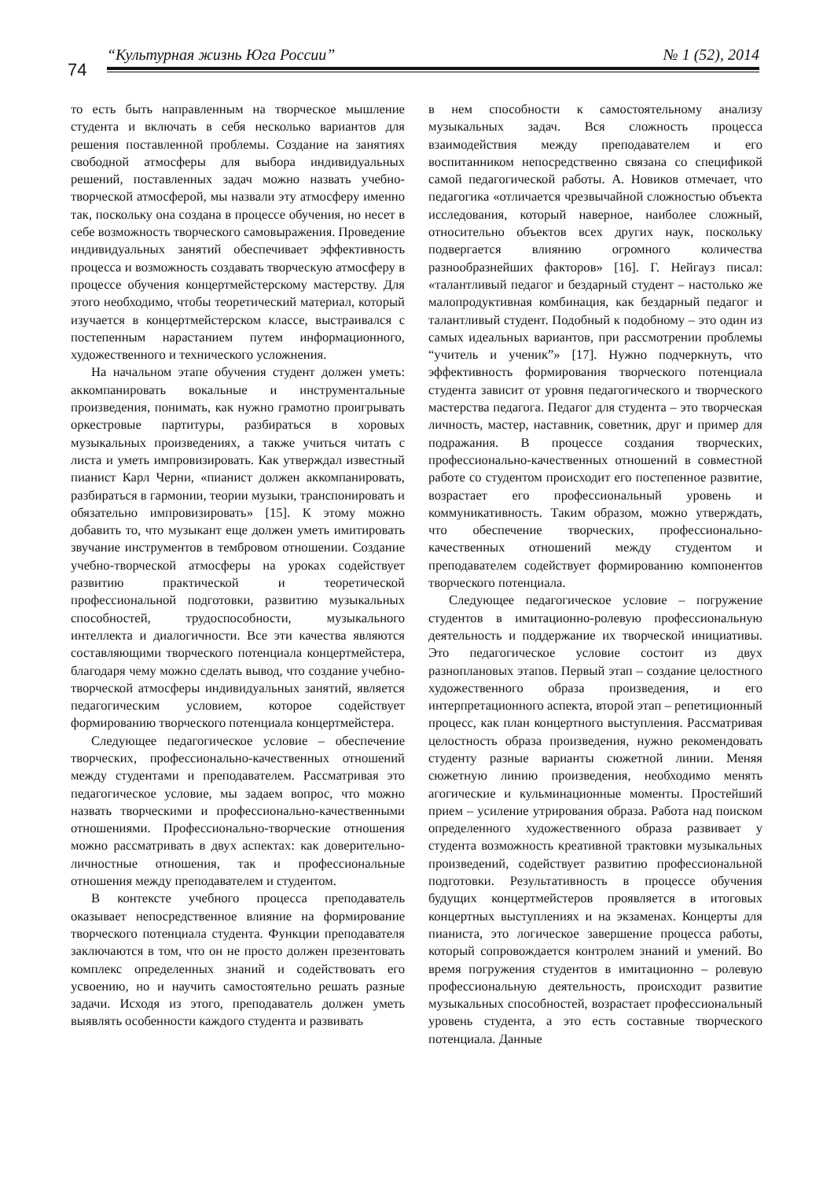74
“Культурная жизнь Юга России” № 1 (52), 2014
то есть быть направленным на творческое мышление студента и включать в себя несколько вариантов для решения поставленной проблемы. Создание на занятиях свободной атмосферы для выбора индивидуальных решений, поставленных задач можно назвать учебно-творческой атмосферой, мы назвали эту атмосферу именно так, поскольку она создана в процессе обучения, но несет в себе возможность творческого самовыражения. Проведение индивидуальных занятий обеспечивает эффективность процесса и возможность создавать творческую атмосферу в процессе обучения концертмейстерскому мастерству. Для этого необходимо, чтобы теоретический материал, который изучается в концертмейстерском классе, выстраивался с постепенным нарастанием путем информационного, художественного и технического усложнения.
На начальном этапе обучения студент должен уметь: аккомпанировать вокальные и инструментальные произведения, понимать, как нужно грамотно проигрывать оркестровые партитуры, разбираться в хоровых музыкальных произведениях, а также учиться читать с листа и уметь импровизировать. Как утверждал известный пианист Карл Черни, «пианист должен аккомпанировать, разбираться в гармонии, теории музыки, транспонировать и обязательно импровизировать» [15]. К этому можно добавить то, что музыкант еще должен уметь имитировать звучание инструментов в тембровом отношении. Создание учебно-творческой атмосферы на уроках содействует развитию практической и теоретической профессиональной подготовки, развитию музыкальных способностей, трудоспособности, музыкального интеллекта и диалогичности. Все эти качества являются составляющими творческого потенциала концертмейстера, благодаря чему можно сделать вывод, что создание учебно-творческой атмосферы индивидуальных занятий, является педагогическим условием, которое содействует формированию творческого потенциала концертмейстера.
Следующее педагогическое условие – обеспечение творческих, профессионально-качественных отношений между студентами и преподавателем. Рассматривая это педагогическое условие, мы задаем вопрос, что можно назвать творческими и профессионально-качественными отношениями. Профессионально-творческие отношения можно рассматривать в двух аспектах: как доверительно-личностные отношения, так и профессиональные отношения между преподавателем и студентом.
В контексте учебного процесса преподаватель оказывает непосредственное влияние на формирование творческого потенциала студента. Функции преподавателя заключаются в том, что он не просто должен презентовать комплекс определенных знаний и содействовать его усвоению, но и научить самостоятельно решать разные задачи. Исходя из этого, преподаватель должен уметь выявлять особенности каждого студента и развивать
в нем способности к самостоятельному анализу музыкальных задач. Вся сложность процесса взаимодействия между преподавателем и его воспитанником непосредственно связана со спецификой самой педагогической работы. А. Новиков отмечает, что педагогика «отличается чрезвычайной сложностью объекта исследования, который наверное, наиболее сложный, относительно объектов всех других наук, поскольку подвергается влиянию огромного количества разнообразнейших факторов» [16]. Г. Нейгауз писал: «талантливый педагог и бездарный студент – настолько же малопродуктивная комбинация, как бездарный педагог и талантливый студент. Подобный к подобному – это один из самых идеальных вариантов, при рассмотрении проблемы “учитель и ученик”» [17]. Нужно подчеркнуть, что эффективность формирования творческого потенциала студента зависит от уровня педагогического и творческого мастерства педагога. Педагог для студента – это творческая личность, мастер, наставник, советник, друг и пример для подражания. В процессе создания творческих, профессионально-качественных отношений в совместной работе со студентом происходит его постепенное развитие, возрастает его профессиональный уровень и коммуникативность. Таким образом, можно утверждать, что обеспечение творческих, профессионально-качественных отношений между студентом и преподавателем содействует формированию компонентов творческого потенциала.
Следующее педагогическое условие – погружение студентов в имитационно-ролевую профессиональную деятельность и поддержание их творческой инициативы. Это педагогическое условие состоит из двух разноплановых этапов. Первый этап – создание целостного художественного образа произведения, и его интерпретационного аспекта, второй этап – репетиционный процесс, как план концертного выступления. Рассматривая целостность образа произведения, нужно рекомендовать студенту разные варианты сюжетной линии. Меняя сюжетную линию произведения, необходимо менять агогические и кульминационные моменты. Простейший прием – усиление утрирования образа. Работа над поиском определенного художественного образа развивает у студента возможность креативной трактовки музыкальных произведений, содействует развитию профессиональной подготовки. Результативность в процессе обучения будущих концертмейстеров проявляется в итоговых концертных выступлениях и на экзаменах. Концерты для пианиста, это логическое завершение процесса работы, который сопровождается контролем знаний и умений. Во время погружения студентов в имитационно – ролевую профессиональную деятельность, происходит развитие музыкальных способностей, возрастает профессиональный уровень студента, а это есть составные творческого потенциала. Данные